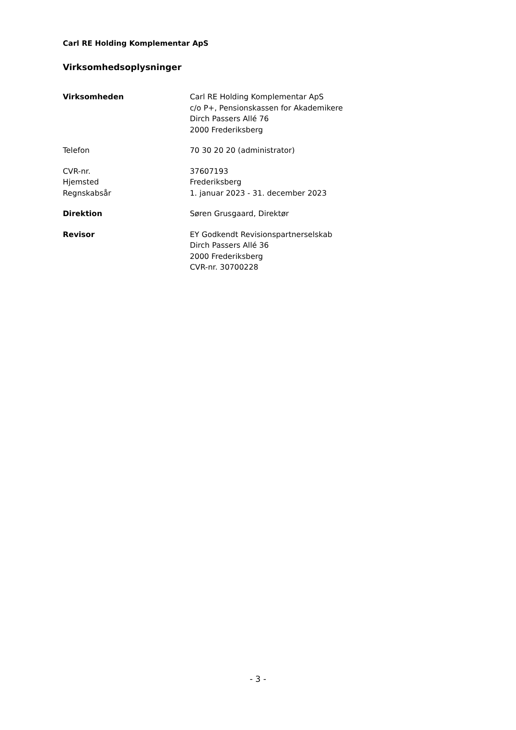Carl RE Holding Komplementar ApS
Virksomhedsoplysninger
| Virksomheden | Carl RE Holding Komplementar ApS c/o P+, Pensionskassen for Akademikere Dirch Passers Allé 76 2000 Frederiksberg |
| Telefon | 70 30 20 20 (administrator) |
| CVR-nr. | 37607193 |
| Hjemsted | Frederiksberg |
| Regnskabsår | 1. januar 2023 - 31. december 2023 |
| Direktion | Søren Grusgaard, Direktør |
| Revisor | EY Godkendt Revisionspartnerselskab Dirch Passers Allé 36 2000 Frederiksberg CVR-nr. 30700228 |
- 3 -